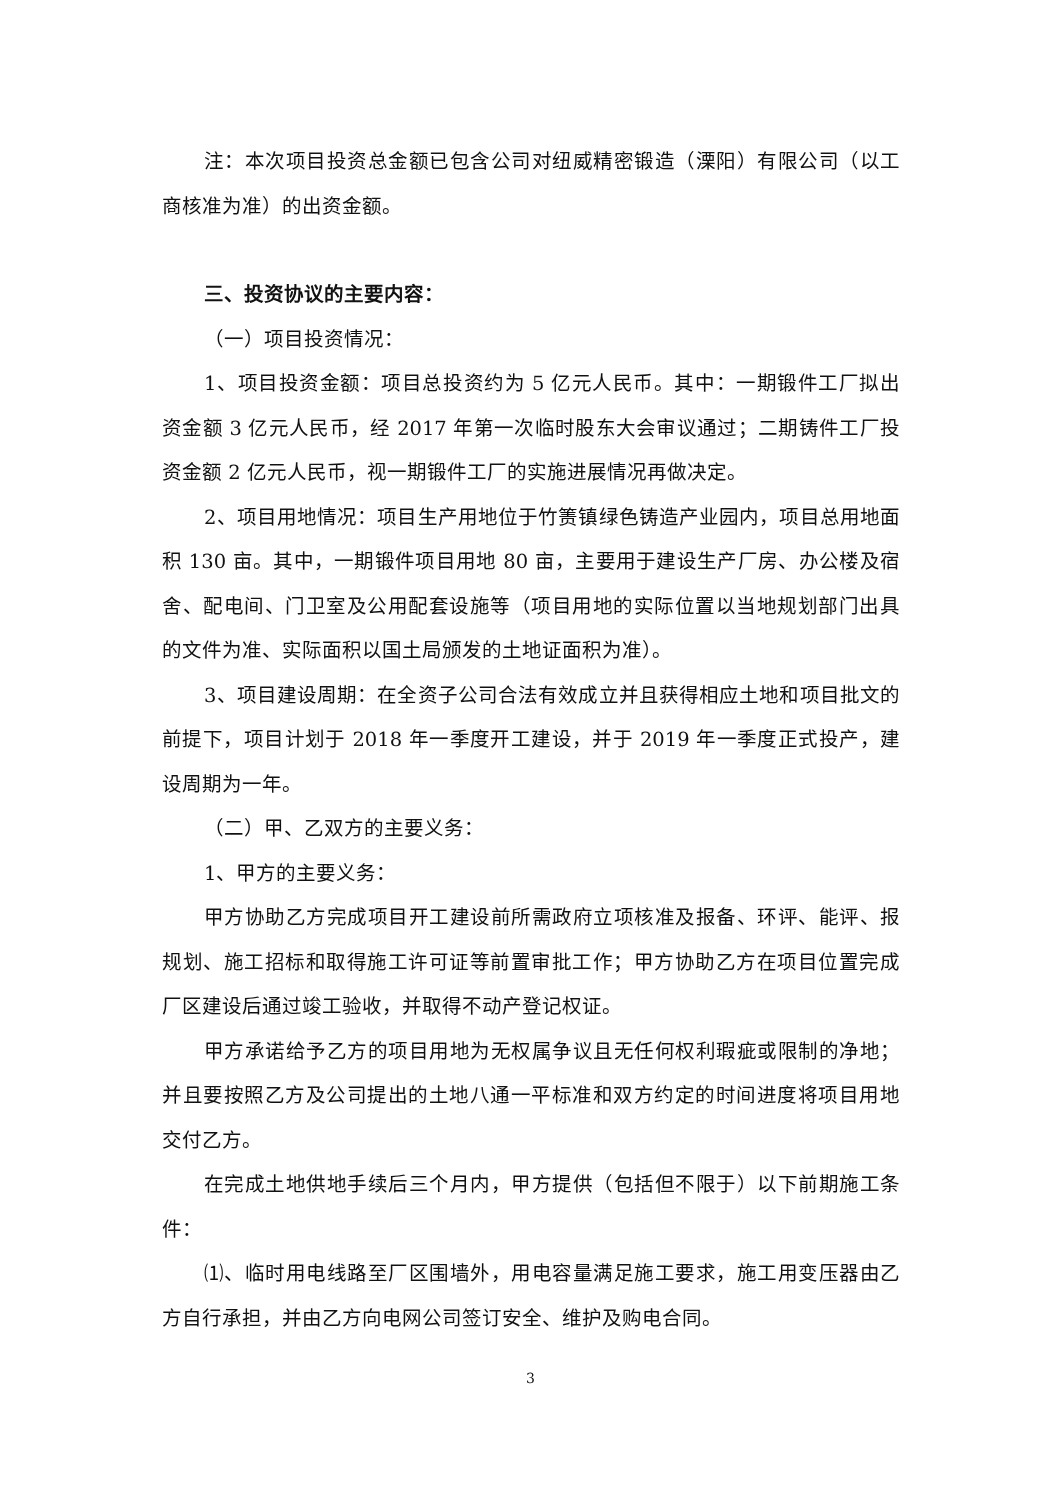注：本次项目投资总金额已包含公司对纽威精密锻造（溧阳）有限公司（以工商核准为准）的出资金额。
三、投资协议的主要内容：
（一）项目投资情况：
1、项目投资金额：项目总投资约为 5 亿元人民币。其中：一期锻件工厂拟出资金额 3 亿元人民币，经 2017 年第一次临时股东大会审议通过；二期铸件工厂投资金额 2 亿元人民币，视一期锻件工厂的实施进展情况再做决定。
2、项目用地情况：项目生产用地位于竹箦镇绿色铸造产业园内，项目总用地面积 130 亩。其中，一期锻件项目用地 80 亩，主要用于建设生产厂房、办公楼及宿舍、配电间、门卫室及公用配套设施等（项目用地的实际位置以当地规划部门出具的文件为准、实际面积以国土局颁发的土地证面积为准）。
3、项目建设周期：在全资子公司合法有效成立并且获得相应土地和项目批文的前提下，项目计划于 2018 年一季度开工建设，并于 2019 年一季度正式投产，建设周期为一年。
（二）甲、乙双方的主要义务：
1、甲方的主要义务：
甲方协助乙方完成项目开工建设前所需政府立项核准及报备、环评、能评、报规划、施工招标和取得施工许可证等前置审批工作；甲方协助乙方在项目位置完成厂区建设后通过竣工验收，并取得不动产登记权证。
甲方承诺给予乙方的项目用地为无权属争议且无任何权利瑕疵或限制的净地；并且要按照乙方及公司提出的土地八通一平标准和双方约定的时间进度将项目用地交付乙方。
在完成土地供地手续后三个月内，甲方提供（包括但不限于）以下前期施工条件：
⑴、临时用电线路至厂区围墙外，用电容量满足施工要求，施工用变压器由乙方自行承担，并由乙方向电网公司签订安全、维护及购电合同。
3